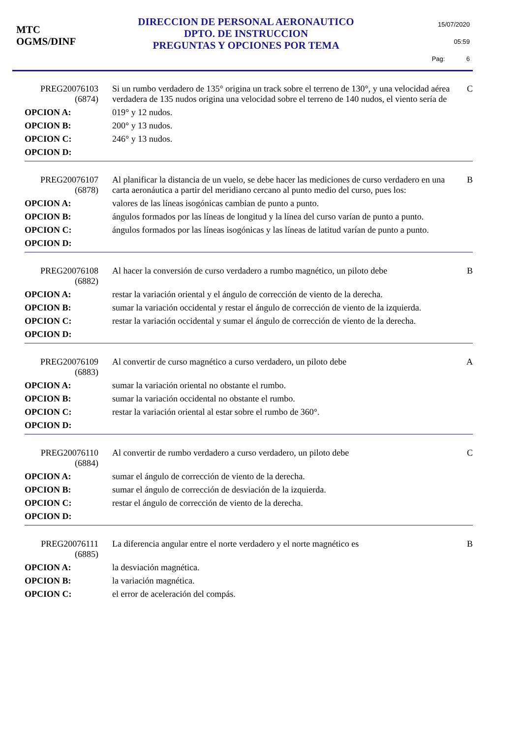MTC
OGMS/DINF
DIRECCION DE PERSONAL AERONAUTICO
DPTO. DE INSTRUCCION
PREGUNTAS Y OPCIONES POR TEMA
15/07/2020
05:59
Pag: 6
| PREG20076103 (6874) | Si un rumbo verdadero de 135° origina un track sobre el terreno de 130°, y una velocidad aérea verdadera de 135 nudos origina una velocidad sobre el terreno de 140 nudos, el viento sería de | C |
| OPCION A: | 019° y 12 nudos. | |
| OPCION B: | 200° y 13 nudos. | |
| OPCION C: | 246° y 13 nudos. | |
| OPCION D: | | |
| PREG20076107 (6878) | Al planificar la distancia de un vuelo, se debe hacer las mediciones de curso verdadero en una carta aeronáutica a partir del meridiano cercano al punto medio del curso, pues los: | B |
| OPCION A: | valores de las líneas isogónicas cambian de punto a punto. | |
| OPCION B: | ángulos formados por las líneas de longitud y la línea del curso varían de punto a punto. | |
| OPCION C: | ángulos formados por las líneas isogónicas y las líneas de latitud varían de punto a punto. | |
| OPCION D: | | |
| PREG20076108 (6882) | Al hacer la conversión de curso verdadero a rumbo magnético, un piloto debe | B |
| OPCION A: | restar la variación oriental y el ángulo de corrección de viento de la derecha. | |
| OPCION B: | sumar la variación occidental y restar el ángulo de corrección de viento de la izquierda. | |
| OPCION C: | restar la variación occidental y sumar el ángulo de corrección de viento de la derecha. | |
| OPCION D: | | |
| PREG20076109 (6883) | Al convertir de curso magnético a curso verdadero, un piloto debe | A |
| OPCION A: | sumar la variación oriental no obstante el rumbo. | |
| OPCION B: | sumar la variación occidental no obstante el rumbo. | |
| OPCION C: | restar la variación oriental al estar sobre el rumbo de 360°. | |
| OPCION D: | | |
| PREG20076110 (6884) | Al convertir de rumbo verdadero a curso verdadero, un piloto debe | C |
| OPCION A: | sumar el ángulo de corrección de viento de la derecha. | |
| OPCION B: | sumar el ángulo de corrección de desviación de la izquierda. | |
| OPCION C: | restar el ángulo de corrección de viento de la derecha. | |
| OPCION D: | | |
| PREG20076111 (6885) | La diferencia angular entre el norte verdadero y el norte magnético es | B |
| OPCION A: | la desviación magnética. | |
| OPCION B: | la variación magnética. | |
| OPCION C: | el error de aceleración del compás. | |